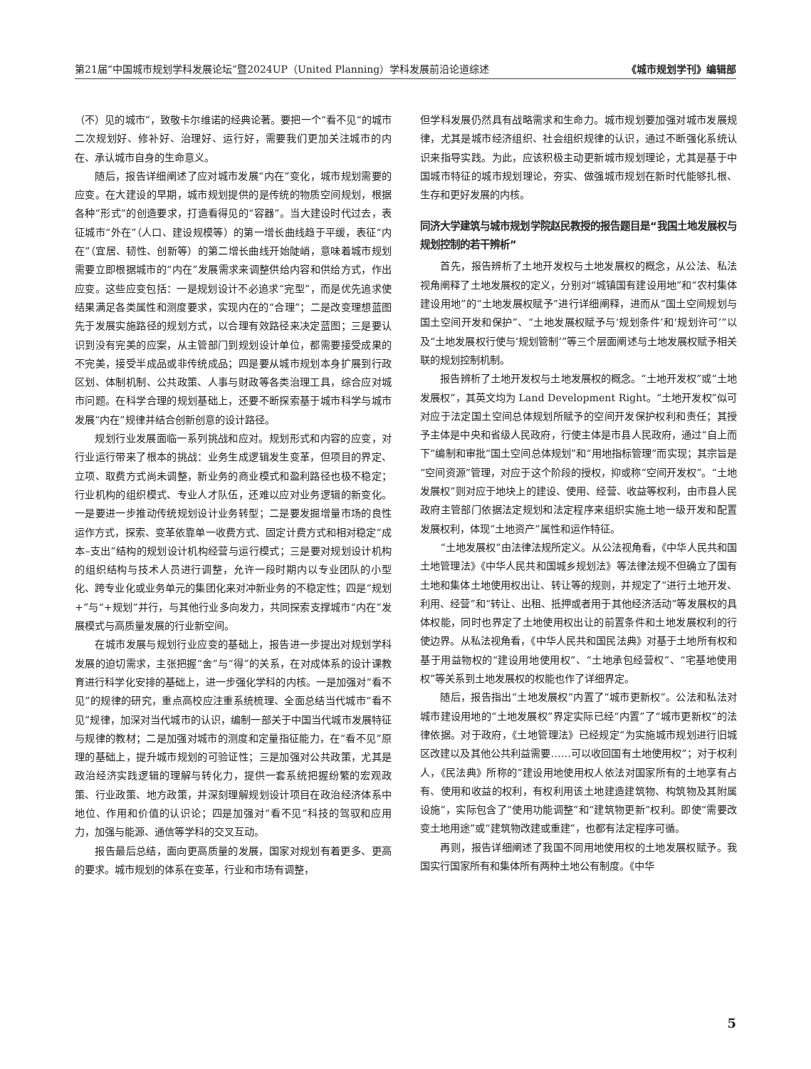第21届“中国城市规划学科发展论坛”暨2024UP（United Planning）学科发展前沿论道综述 《城市规划学刊》编辑部
（不）见的城市”，致敬卡尔维诺的经典论著。要把一个“看不见“的城市二次规划好、修补好、治理好、运行好，需要我们更加关注城市的内在、承认城市自身的生命意义。
随后，报告详细阐述了应对城市发展“内在”变化，城市规划需要的应变。在大建设的早期，城市规划提供的是传统的物质空间规划，根据各种“形式”的创造要求，打造看得见的“容器”。当大建设时代过去，表征城市“外在”（人口、建设规模等）的第一增长曲线趋于平缓，表征“内在”（宜居、韧性、创新等）的第二增长曲线开始陡峭，意味着城市规划需要立即根据城市的“内在”发展需求来调整供给内容和供给方式，作出应变。这些应变包括：一是规划设计不必追求“完型”，而是优先追求使结果满足各类属性和测度要求，实现内在的“合理”；二是改变理想蓝图先于发展实施路径的规划方式，以合理有效路径来决定蓝图；三是要认识到没有完美的应案，从主管部门到规划设计单位，都需要接受成果的不完美，接受半成品或非传统成品；四是要从城市规划本身扩展到行政区划、体制机制、公共政策、人事与财政等各类治理工具，综合应对城市问题。在科学合理的规划基础上，还要不断探索基于城市科学与城市发展“内在”规律并结合创新创意的设计路径。
规划行业发展面临一系列挑战和应对。规划形式和内容的应变，对行业运行带来了根本的挑战：业务生成逻辑发生变革，但项目的界定、立项、取费方式尚未调整，新业务的商业模式和盈利路径也极不稳定；行业机构的组织模式、专业人才队伍，还难以应对业务逻辑的新变化。一是要进一步推动传统规划设计业务转型；二是要发掘增量市场的良性运作方式，探索、变革依靠单一收费方式、固定计费方式和相对稳定“成本–支出”结构的规划设计机构经营与运行模式；三是要对规划设计机构的组织结构与技术人员进行调整，允许一段时期内以专业团队的小型化、跨专业化或业务单元的集团化来对冲新业务的不稳定性；四是“规划+”与“+规划”并行，与其他行业多向发力，共同探索支撑城市“内在”发展模式与高质量发展的行业新空间。
在城市发展与规划行业应变的基础上，报告进一步提出对规划学科发展的迫切需求，主张把握“舍”与“得”的关系，在对成体系的设计课教育进行科学化安排的基础上，进一步强化学科的内核。一是加强对“看不见”的规律的研究，重点高校应注重系统梳理、全面总结当代城市“看不见”规律，加深对当代城市的认识，编制一部关于中国当代城市发展特征与规律的教材；二是加强对城市的测度和定量指征能力，在“看不见”原理的基础上，提升城市规划的可验证性；三是加强对公共政策，尤其是政治经济实践逻辑的理解与转化力，提供一套系统把握纷繁的宏观政策、行业政策、地方政策，并深刻理解规划设计项目在政治经济体系中地位、作用和价值的认识论；四是加强对“看不见”科技的驾驭和应用力，加强与能源、通信等学科的交叉互动。
报告最后总结，面向更高质量的发展，国家对规划有着更多、更高的要求。城市规划的体系在变革，行业和市场有调整，
但学科发展仍然具有战略需求和生命力。城市规划要加强对城市发展规律，尤其是城市经济组织、社会组织规律的认识，通过不断强化系统认识来指导实践。为此，应该积极主动更新城市规划理论，尤其是基于中国城市特征的城市规划理论，夯实、做强城市规划在新时代能够扎根、生存和更好发展的内核。
同济大学建筑与城市规划学院赵民教授的报告题目是“我国土地发展权与规划控制的若干辨析”
首先，报告辨析了土地开发权与土地发展权的概念，从公法、私法视角阐释了土地发展权的定义，分别对“城镇国有建设用地”和“农村集体建设用地”的“土地发展权赋予”进行详细阐释，进而从“国土空间规划与国土空间开发和保护”、“土地发展权赋予与‘规划条件’和‘规划许可’”以及“土地发展权行使与‘规划管制’”等三个层面阐述与土地发展权赋予相关联的规划控制机制。
报告辨析了土地开发权与土地发展权的概念。“土地开发权”或“土地发展权”，其英文均为 Land Development Right。“土地开发权”似可对应于法定国土空间总体规划所赋予的空间开发保护权利和责任；其授予主体是中央和省级人民政府，行使主体是市县人民政府，通过“自上而下”编制和审批“国土空间总体规划”和“用地指标管理”而实现；其宗旨是“空间资源”管理，对应于这个阶段的授权，抑或称“空间开发权”。“土地发展权”则对应于地块上的建设、使用、经营、收益等权利，由市县人民政府主管部门依据法定规划和法定程序来组织实施土地一级开发和配置发展权利，体现“土地资产”属性和运作特征。
“土地发展权”由法律法规所定义。从公法视角看，《中华人民共和国土地管理法》《中华人民共和国城乡规划法》等法律法规不但确立了国有土地和集体土地使用权出让、转让等的规则，并规定了“进行土地开发、利用、经营”和“转让、出租、抵押或者用于其他经济活动”等发展权的具体权能，同时也界定了土地使用权出让的前置条件和土地发展权利的行使边界。从私法视角看，《中华人民共和国民法典》对基于土地所有权和基于用益物权的“建设用地使用权”、“土地承包经营权”、“宅基地使用权”等关系到土地发展权的权能也作了详细界定。
随后，报告指出“土地发展权”内置了“城市更新权”。公法和私法对城市建设用地的“土地发展权”界定实际已经“内置”了“城市更新权”的法律依据。对于政府，《土地管理法》已经规定“为实施城市规划进行旧城区改建以及其他公共利益需要……可以收回国有土地使用权”；对于权利人，《民法典》所称的“建设用地使用权人依法对国家所有的土地享有占有、使用和收益的权利，有权利用该土地建造建筑物、构筑物及其附属设施”，实际包含了“使用功能调整”和“建筑物更新”权利。即使“需要改变土地用途”或“建筑物改建或重建”，也都有法定程序可循。
再则，报告详细阐述了我国不同用地使用权的土地发展权赋予。我国实行国家所有和集体所有两种土地公有制度。《中华
5